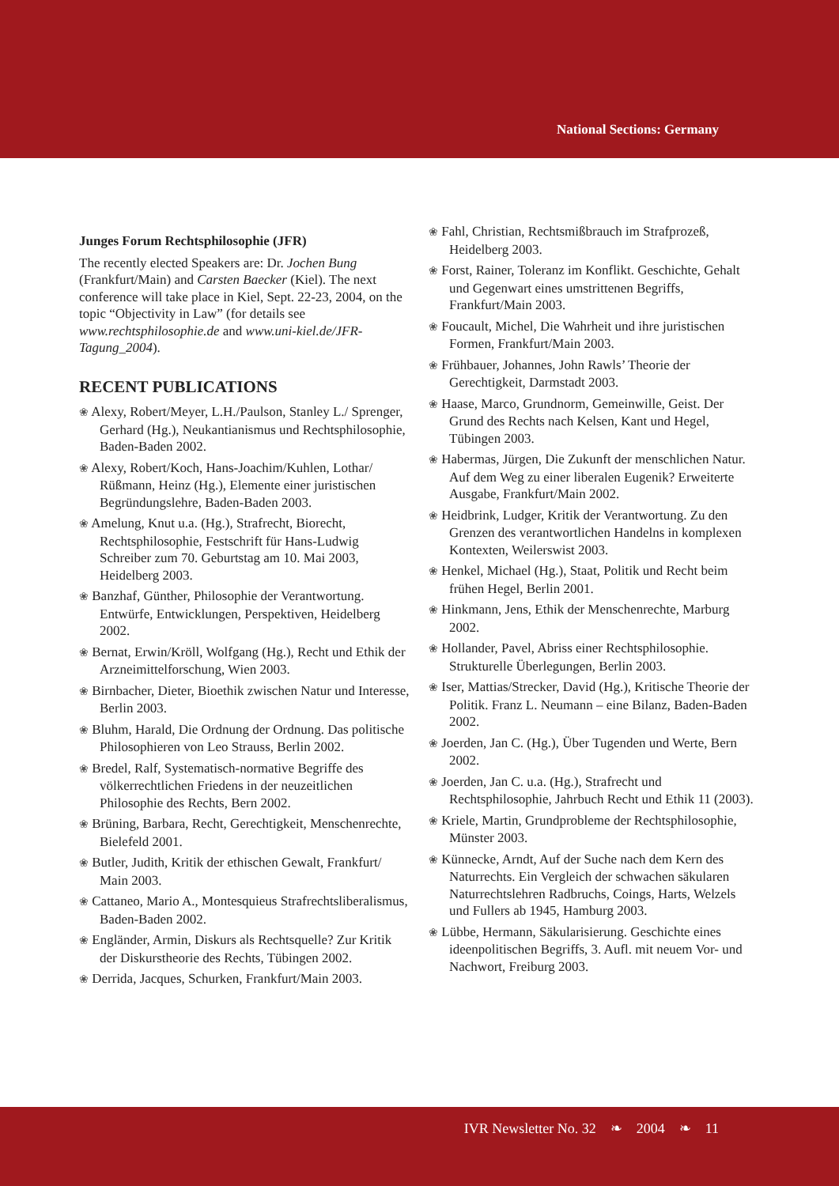National Sections: Germany
Junges Forum Rechtsphilosophie (JFR)
The recently elected Speakers are: Dr. Jochen Bung (Frankfurt/Main) and Carsten Baecker (Kiel). The next conference will take place in Kiel, Sept. 22-23, 2004, on the topic “Objectivity in Law” (for details see www.rechtsphilosophie.de and www.uni-kiel.de/JFR-Tagung_2004).
RECENT PUBLICATIONS
❀ Alexy, Robert/Meyer, L.H./Paulson, Stanley L./ Sprenger, Gerhard (Hg.), Neukantianismus und Rechtsphilosophie, Baden-Baden 2002.
❀ Alexy, Robert/Koch, Hans-Joachim/Kuhlen, Lothar/ Rüßmann, Heinz (Hg.), Elemente einer juristischen Begründungslehre, Baden-Baden 2003.
❀ Amelung, Knut u.a. (Hg.), Strafrecht, Biorecht, Rechtsphilosophie, Festschrift für Hans-Ludwig Schreiber zum 70. Geburtstag am 10. Mai 2003, Heidelberg 2003.
❀ Banzhaf, Günther, Philosophie der Verantwortung. Entwürfe, Entwicklungen, Perspektiven, Heidelberg 2002.
❀ Bernat, Erwin/Kröll, Wolfgang (Hg.), Recht und Ethik der Arzneimittelforschung, Wien 2003.
❀ Birnbacher, Dieter, Bioethik zwischen Natur und Interesse, Berlin 2003.
❀ Bluhm, Harald, Die Ordnung der Ordnung. Das politische Philosophieren von Leo Strauss, Berlin 2002.
❀ Bredel, Ralf, Systematisch-normative Begriffe des völkerrechtlichen Friedens in der neuzeitlichen Philosophie des Rechts, Bern 2002.
❀ Brüning, Barbara, Recht, Gerechtigkeit, Menschenrechte, Bielefeld 2001.
❀ Butler, Judith, Kritik der ethischen Gewalt, Frankfurt/ Main 2003.
❀ Cattaneo, Mario A., Montesquieus Strafrechtsliberalismus, Baden-Baden 2002.
❀ Engländer, Armin, Diskurs als Rechtsquelle? Zur Kritik der Diskurstheorie des Rechts, Tübingen 2002.
❀ Derrida, Jacques, Schurken, Frankfurt/Main 2003.
❀ Fahl, Christian, Rechtsmißbrauch im Strafprozeß, Heidelberg 2003.
❀ Forst, Rainer, Toleranz im Konflikt. Geschichte, Gehalt und Gegenwart eines umstrittenen Begriffs, Frankfurt/Main 2003.
❀ Foucault, Michel, Die Wahrheit und ihre juristischen Formen, Frankfurt/Main 2003.
❀ Frühbauer, Johannes, John Rawls’ Theorie der Gerechtigkeit, Darmstadt 2003.
❀ Haase, Marco, Grundnorm, Gemeinwille, Geist. Der Grund des Rechts nach Kelsen, Kant und Hegel, Tübingen 2003.
❀ Habermas, Jürgen, Die Zukunft der menschlichen Natur. Auf dem Weg zu einer liberalen Eugenik? Erweiterte Ausgabe, Frankfurt/Main 2002.
❀ Heidbrink, Ludger, Kritik der Verantwortung. Zu den Grenzen des verantwortlichen Handelns in komplexen Kontexten, Weilerswist 2003.
❀ Henkel, Michael (Hg.), Staat, Politik und Recht beim frühen Hegel, Berlin 2001.
❀ Hinkmann, Jens, Ethik der Menschenrechte, Marburg 2002.
❀ Hollander, Pavel, Abriss einer Rechtsphilosophie. Strukturelle Überlegungen, Berlin 2003.
❀ Iser, Mattias/Strecker, David (Hg.), Kritische Theorie der Politik. Franz L. Neumann – eine Bilanz, Baden-Baden 2002.
❀ Joerden, Jan C. (Hg.), Über Tugenden und Werte, Bern 2002.
❀ Joerden, Jan C. u.a. (Hg.), Strafrecht und Rechtsphilosophie, Jahrbuch Recht und Ethik 11 (2003).
❀ Kriele, Martin, Grundprobleme der Rechtsphilosophie, Münster 2003.
❀ Künnecke, Arndt, Auf der Suche nach dem Kern des Naturrechts. Ein Vergleich der schwachen säkularen Naturrechtslehren Radbruchs, Coings, Harts, Welzels und Fullers ab 1945, Hamburg 2003.
❀ Lübbe, Hermann, Säkularisierung. Geschichte eines ideenpolitischen Begriffs, 3. Aufl. mit neuem Vor- und Nachwort, Freiburg 2003.
IVR Newsletter No. 32 ❧ 2004 ❧ 11